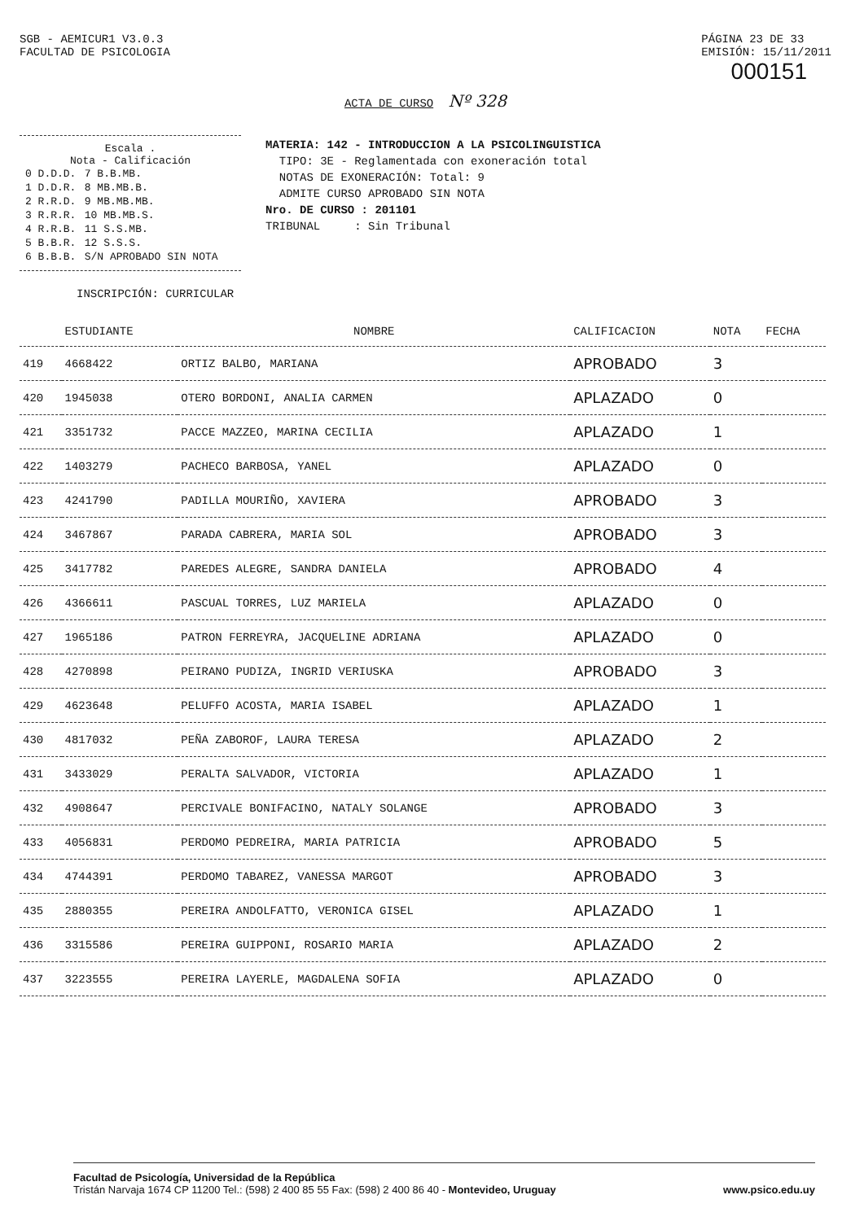SGB - AEMICUR1 V3.0.3
FACULTAD DE PSICOLOGIA
PÁGINA 23 DE 33
EMISIÓN: 15/11/2011
000151
ACTA DE CURSO Nº 328
Escala .
Nota - Calificación
| 0 D.D.D. | 7 B.B.MB. |
| 1 D.D.R. | 8 MB.MB.B. |
| 2 R.R.D. | 9 MB.MB.MB. |
| 3 R.R.R. | 10 MB.MB.S. |
| 4 R.R.B. | 11 S.S.MB. |
| 5 B.B.R. | 12 S.S.S. |
| 6 B.B.B. | S/N APROBADO SIN NOTA |
MATERIA: 142 - INTRODUCCION A LA PSICOLINGUISTICA
TIPO: 3E - Reglamentada con exoneración total
NOTAS DE EXONERACIÓN: Total: 9
ADMITE CURSO APROBADO SIN NOTA
Nro. DE CURSO : 201101
TRIBUNAL : Sin Tribunal
INSCRIPCIÓN: CURRICULAR
| | ESTUDIANTE | NOMBRE | CALIFICACION | NOTA | FECHA |
| --- | --- | --- | --- | --- | --- |
| 419 | 4668422 | ORTIZ BALBO, MARIANA | APROBADO | 3 | |
| 420 | 1945038 | OTERO BORDONI, ANALIA CARMEN | APLAZADO | 0 | |
| 421 | 3351732 | PACCE MAZZEO, MARINA CECILIA | APLAZADO | 1 | |
| 422 | 1403279 | PACHECO BARBOSA, YANEL | APLAZADO | 0 | |
| 423 | 4241790 | PADILLA MOURIÑO, XAVIERA | APROBADO | 3 | |
| 424 | 3467867 | PARADA CABRERA, MARIA SOL | APROBADO | 3 | |
| 425 | 3417782 | PAREDES ALEGRE, SANDRA DANIELA | APROBADO | 4 | |
| 426 | 4366611 | PASCUAL TORRES, LUZ MARIELA | APLAZADO | 0 | |
| 427 | 1965186 | PATRON FERREYRA, JACQUELINE ADRIANA | APLAZADO | 0 | |
| 428 | 4270898 | PEIRANO PUDIZA, INGRID VERIUSKA | APROBADO | 3 | |
| 429 | 4623648 | PELUFFO ACOSTA, MARIA ISABEL | APLAZADO | 1 | |
| 430 | 4817032 | PEÑA ZABOROF, LAURA TERESA | APLAZADO | 2 | |
| 431 | 3433029 | PERALTA SALVADOR, VICTORIA | APLAZADO | 1 | |
| 432 | 4908647 | PERCIVALE BONIFACINO, NATALY SOLANGE | APROBADO | 3 | |
| 433 | 4056831 | PERDOMO PEDREIRA, MARIA PATRICIA | APROBADO | 5 | |
| 434 | 4744391 | PERDOMO TABAREZ, VANESSA MARGOT | APROBADO | 3 | |
| 435 | 2880355 | PEREIRA ANDOLFATTO, VERONICA GISEL | APLAZADO | 1 | |
| 436 | 3315586 | PEREIRA GUIPPONI, ROSARIO MARIA | APLAZADO | 2 | |
| 437 | 3223555 | PEREIRA LAYERLE, MAGDALENA SOFIA | APLAZADO | 0 | |
Facultad de Psicología, Universidad de la República
Tristán Narvaja 1674 CP 11200 Tel.: (598) 2 400 85 55 Fax: (598) 2 400 86 40 - Montevideo, Uruguay
www.psico.edu.uy